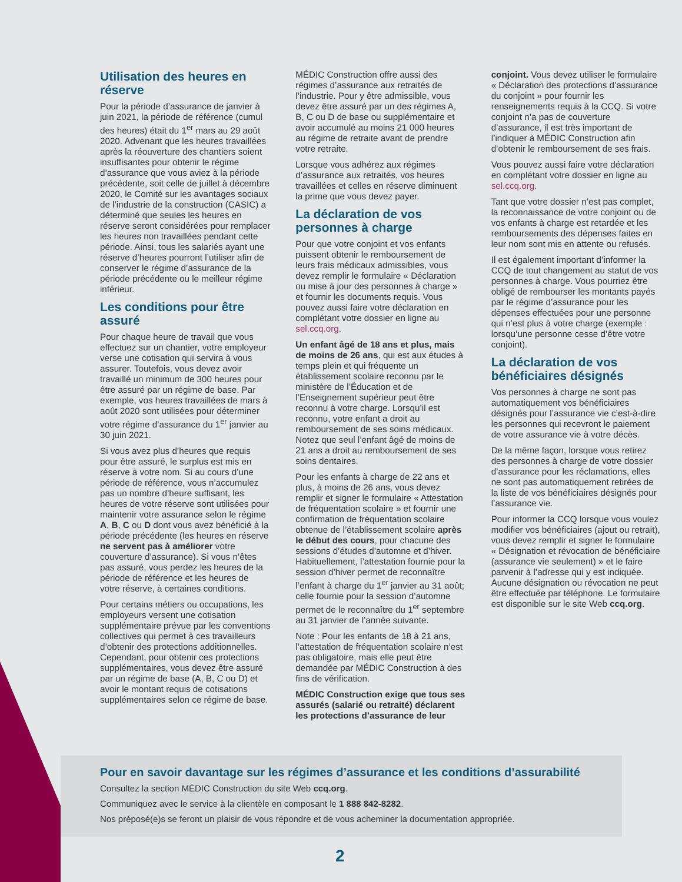Utilisation des heures en réserve
Pour la période d’assurance de janvier à juin 2021, la période de référence (cumul des heures) était du 1<sup>er</sup> mars au 29 août 2020. Advenant que les heures travaillées après la réouverture des chantiers soient insuffisantes pour obtenir le régime d’assurance que vous aviez à la période précédente, soit celle de juillet à décembre 2020, le Comité sur les avantages sociaux de l’industrie de la construction (CASIC) a déterminé que seules les heures en réserve seront considérées pour remplacer les heures non travaillées pendant cette période. Ainsi, tous les salariés ayant une réserve d’heures pourront l’utiliser afin de conserver le régime d’assurance de la période précédente ou le meilleur régime inférieur.
Les conditions pour être assuré
Pour chaque heure de travail que vous effectuez sur un chantier, votre employeur verse une cotisation qui servira à vous assurer. Toutefois, vous devez avoir travaillé un minimum de 300 heures pour être assuré par un régime de base. Par exemple, vos heures travaillées de mars à août 2020 sont utilisées pour déterminer votre régime d’assurance du 1<sup>er</sup> janvier au 30 juin 2021.
Si vous avez plus d’heures que requis pour être assuré, le surplus est mis en réserve à votre nom. Si au cours d’une période de référence, vous n’accumulez pas un nombre d’heure suffisant, les heures de votre réserve sont utilisées pour maintenir votre assurance selon le régime A, B, C ou D dont vous avez bénéficié à la période précédente (les heures en réserve ne servent pas à améliorer votre couverture d’assurance). Si vous n’êtes pas assuré, vous perdez les heures de la période de référence et les heures de votre réserve, à certaines conditions.
Pour certains métiers ou occupations, les employeurs versent une cotisation supplémentaire prévue par les conventions collectives qui permet à ces travailleurs d’obtenir des protections additionnelles. Cependant, pour obtenir ces protections supplémentaires, vous devez être assuré par un régime de base (A, B, C ou D) et avoir le montant requis de cotisations supplémentaires selon ce régime de base.
MÉDIC Construction offre aussi des régimes d’assurance aux retraités de l’industrie. Pour y être admissible, vous devez être assuré par un des régimes A, B, C ou D de base ou supplémentaire et avoir accumulé au moins 21 000 heures au régime de retraite avant de prendre votre retraite.
Lorsque vous adhérez aux régimes d’assurance aux retraités, vos heures travaillées et celles en réserve diminuent la prime que vous devez payer.
La déclaration de vos personnes à charge
Pour que votre conjoint et vos enfants puissent obtenir le remboursement de leurs frais médicaux admissibles, vous devez remplir le formulaire « Déclaration ou mise à jour des personnes à charge » et fournir les documents requis. Vous pouvez aussi faire votre déclaration en complétant votre dossier en ligne au sel.ccq.org.
Un enfant âgé de 18 ans et plus, mais de moins de 26 ans, qui est aux études à temps plein et qui fréquente un établissement scolaire reconnu par le ministère de l’Éducation et de l’Enseignement supérieur peut être reconnu à votre charge. Lorsqu’il est reconnu, votre enfant a droit au remboursement de ses soins médicaux. Notez que seul l’enfant âgé de moins de 21 ans a droit au remboursement de ses soins dentaires.
Pour les enfants à charge de 22 ans et plus, à moins de 26 ans, vous devez remplir et signer le formulaire « Attestation de fréquentation scolaire » et fournir une confirmation de fréquentation scolaire obtenue de l’établissement scolaire après le début des cours, pour chacune des sessions d’études d’automne et d’hiver. Habituellement, l’attestation fournie pour la session d’hiver permet de reconnaître l’enfant à charge du 1<sup>er</sup> janvier au 31 août; celle fournie pour la session d’automne permet de le reconnaître du 1<sup>er</sup> septembre au 31 janvier de l’année suivante.
Note : Pour les enfants de 18 à 21 ans, l’attestation de fréquentation scolaire n’est pas obligatoire, mais elle peut être demandée par MÉDIC Construction à des fins de vérification.
MÉDIC Construction exige que tous ses assurés (salarié ou retraité) déclarent les protections d’assurance de leur
conjoint. Vous devez utiliser le formulaire « Déclaration des protections d’assurance du conjoint » pour fournir les renseignements requis à la CCQ. Si votre conjoint n’a pas de couverture d’assurance, il est très important de l’indiquer à MÉDIC Construction afin d’obtenir le remboursement de ses frais.
Vous pouvez aussi faire votre déclaration en complétant votre dossier en ligne au sel.ccq.org.
Tant que votre dossier n’est pas complet, la reconnaissance de votre conjoint ou de vos enfants à charge est retardée et les remboursements des dépenses faites en leur nom sont mis en attente ou refusés.
Il est également important d’informer la CCQ de tout changement au statut de vos personnes à charge. Vous pourriez être obligé de rembourser les montants payés par le régime d’assurance pour les dépenses effectuées pour une personne qui n’est plus à votre charge (exemple : lorsqu’une personne cesse d’être votre conjoint).
La déclaration de vos bénéficiaires désignés
Vos personnes à charge ne sont pas automatiquement vos bénéficiaires désignés pour l’assurance vie c’est-à-dire les personnes qui recevront le paiement de votre assurance vie à votre décès.
De la même façon, lorsque vous retirez des personnes à charge de votre dossier d’assurance pour les réclamations, elles ne sont pas automatiquement retirées de la liste de vos bénéficiaires désignés pour l’assurance vie.
Pour informer la CCQ lorsque vous voulez modifier vos bénéficiaires (ajout ou retrait), vous devez remplir et signer le formulaire « Désignation et révocation de bénéficiaire (assurance vie seulement) » et le faire parvenir à l’adresse qui y est indiquée. Aucune désignation ou révocation ne peut être effectuée par téléphone. Le formulaire est disponible sur le site Web ccq.org.
Pour en savoir davantage sur les régimes d’assurance et les conditions d’assurabilité
Consultez la section MÉDIC Construction du site Web ccq.org.
Communiquez avec le service à la clientèle en composant le 1 888 842-8282.
Nos préposé(e)s se feront un plaisir de vous répondre et de vous acheminer la documentation appropriée.
2